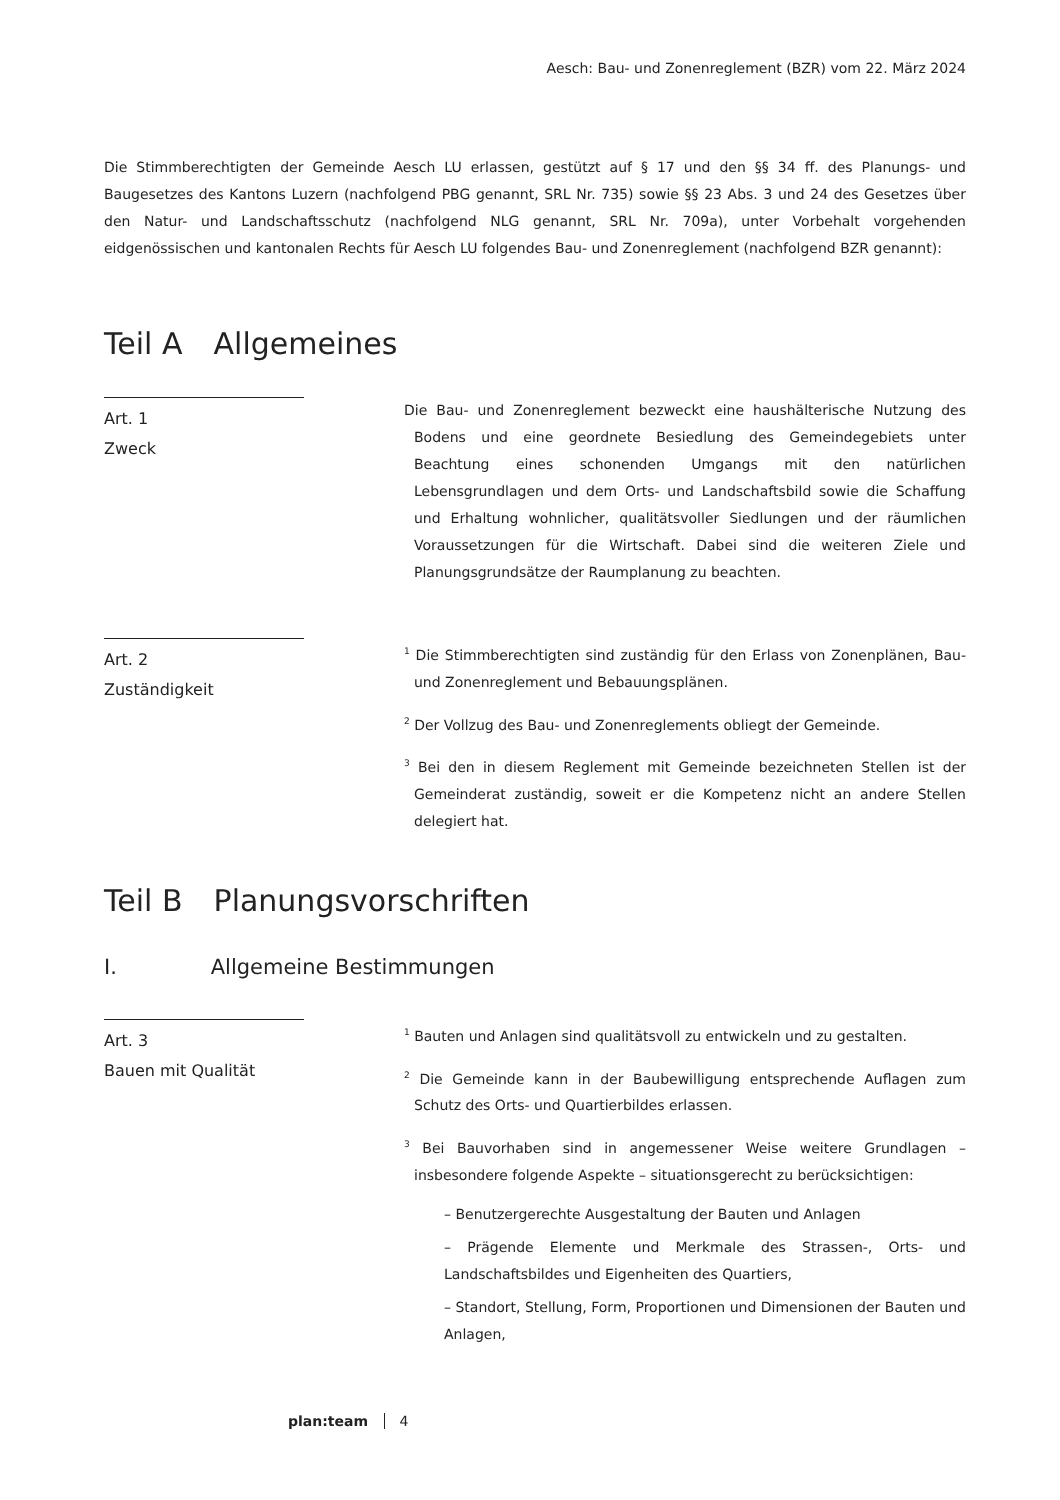Aesch: Bau- und Zonenreglement (BZR) vom 22. März 2024
Die Stimmberechtigten der Gemeinde Aesch LU erlassen, gestützt auf § 17 und den §§ 34 ff. des Planungs- und Baugesetzes des Kantons Luzern (nachfolgend PBG genannt, SRL Nr. 735) sowie §§ 23 Abs. 3 und 24 des Gesetzes über den Natur- und Landschaftsschutz (nachfolgend NLG genannt, SRL Nr. 709a), unter Vorbehalt vorgehenden eidgenössischen und kantonalen Rechts für Aesch LU folgendes Bau- und Zonenreglement (nachfolgend BZR genannt):
Teil A Allgemeines
Art. 1
Zweck
Die Bau- und Zonenreglement bezweckt eine haushälterische Nutzung des Bodens und eine geordnete Besiedlung des Gemeindegebiets unter Beachtung eines schonenden Umgangs mit den natürlichen Lebensgrundlagen und dem Orts- und Landschaftsbild sowie die Schaffung und Erhaltung wohnlicher, qualitätsvoller Siedlungen und der räumlichen Voraussetzungen für die Wirtschaft. Dabei sind die weiteren Ziele und Planungsgrundsätze der Raumplanung zu beachten.
Art. 2
Zuständigkeit
<sup>1</sup> Die Stimmberechtigten sind zuständig für den Erlass von Zonenplänen, Bau- und Zonenreglement und Bebauungsplänen.
<sup>2</sup> Der Vollzug des Bau- und Zonenreglements obliegt der Gemeinde.
<sup>3</sup> Bei den in diesem Reglement mit Gemeinde bezeichneten Stellen ist der Gemeinderat zuständig, soweit er die Kompetenz nicht an andere Stellen delegiert hat.
Teil B Planungsvorschriften
I. Allgemeine Bestimmungen
Art. 3
Bauen mit Qualität
<sup>1</sup> Bauten und Anlagen sind qualitätsvoll zu entwickeln und zu gestalten.
<sup>2</sup> Die Gemeinde kann in der Baubewilligung entsprechende Auflagen zum Schutz des Orts- und Quartierbildes erlassen.
<sup>3</sup> Bei Bauvorhaben sind in angemessener Weise weitere Grundlagen – insbesondere folgende Aspekte – situationsgerecht zu berücksichtigen:
– Benutzergerechte Ausgestaltung der Bauten und Anlagen
– Prägende Elemente und Merkmale des Strassen-, Orts- und Landschaftsbildes und Eigenheiten des Quartiers,
– Standort, Stellung, Form, Proportionen und Dimensionen der Bauten und Anlagen,
plan:team 4